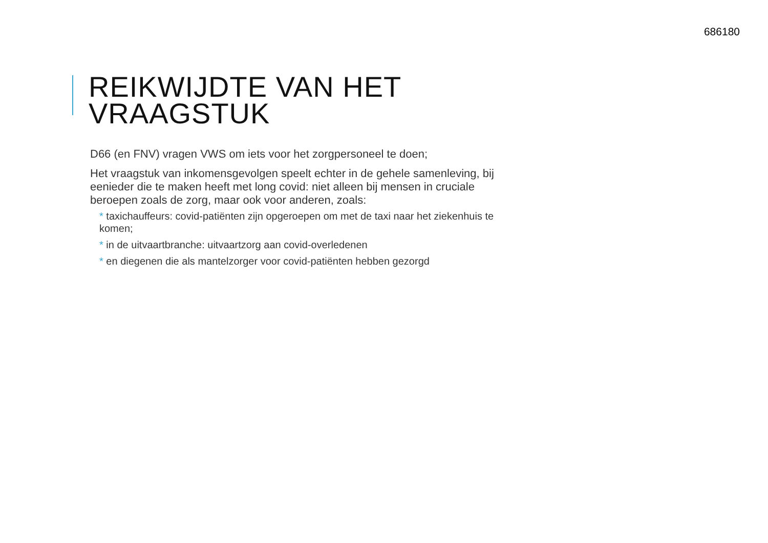686180
REIKWIJDTE VAN HET
VRAAGSTUK
D66 (en FNV) vragen VWS om iets voor het zorgpersoneel te doen;
Het vraagstuk van inkomensgevolgen speelt echter in de gehele samenleving, bij eenieder die te maken heeft met long covid: niet alleen bij mensen in cruciale beroepen zoals de zorg, maar ook voor anderen, zoals:
* taxichauffeurs: covid-patiënten zijn opgeroepen om met de taxi naar het ziekenhuis te komen;
* in de uitvaartbranche: uitvaartzorg aan covid-overledenen
* en diegenen die als mantelzorger voor covid-patiënten hebben gezorgd